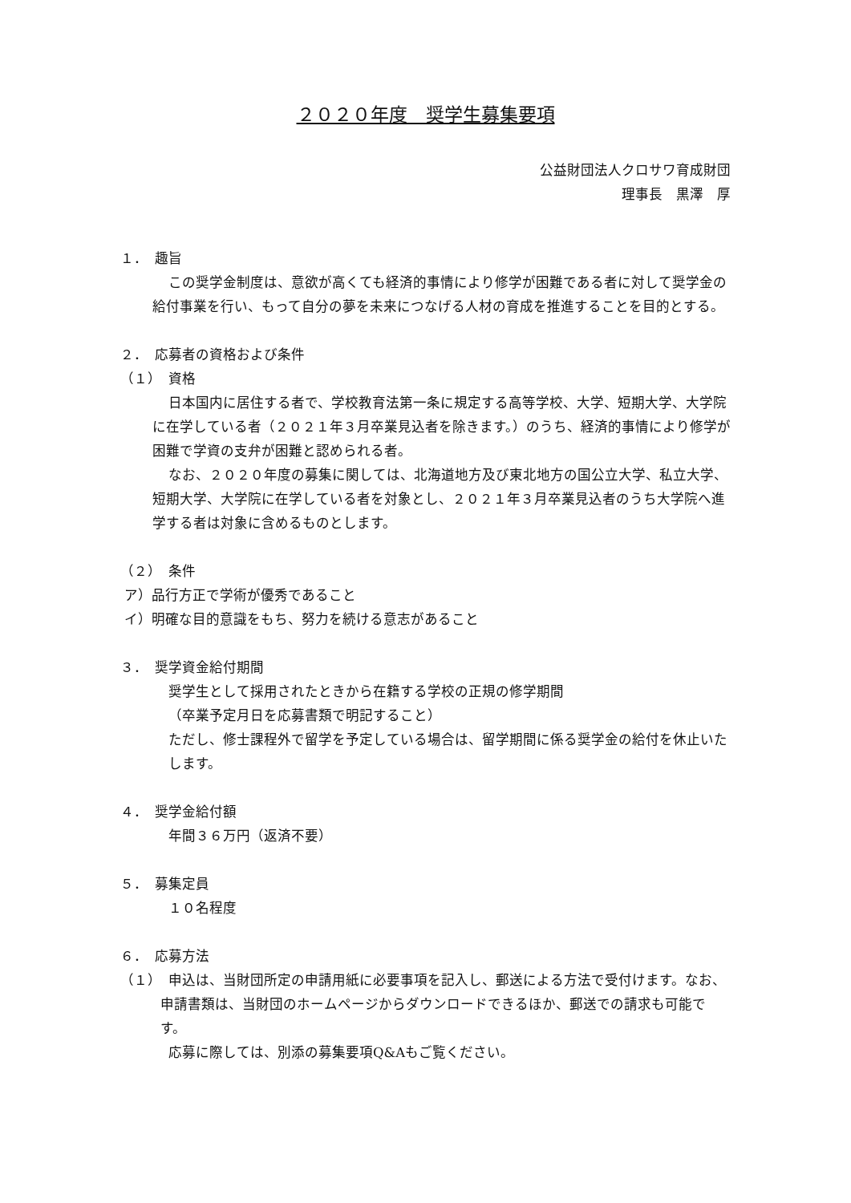２０２０年度　奨学生募集要項
公益財団法人クロサワ育成財団
理事長　黒澤　厚
１．　趣旨
この奨学金制度は、意欲が高くても経済的事情により修学が困難である者に対して奨学金の給付事業を行い、もって自分の夢を未来につなげる人材の育成を推進することを目的とする。
２．　応募者の資格および条件
（１）　資格
日本国内に居住する者で、学校教育法第一条に規定する高等学校、大学、短期大学、大学院に在学している者（２０２１年３月卒業見込者を除きます。）のうち、経済的事情により修学が困難で学資の支弁が困難と認められる者。
なお、２０２０年度の募集に関しては、北海道地方及び東北地方の国公立大学、私立大学、短期大学、大学院に在学している者を対象とし、２０２１年３月卒業見込者のうち大学院へ進学する者は対象に含めるものとします。
（２）　条件
ア）品行方正で学術が優秀であること
イ）明確な目的意識をもち、努力を続ける意志があること
３．　奨学資金給付期間
奨学生として採用されたときから在籍する学校の正規の修学期間
（卒業予定月日を応募書類で明記すること）
ただし、修士課程外で留学を予定している場合は、留学期間に係る奨学金の給付を休止いたします。
４．　奨学金給付額
年間３６万円（返済不要）
５．　募集定員
１０名程度
６．　応募方法
（１）　申込は、当財団所定の申請用紙に必要事項を記入し、郵送による方法で受付けます。なお、申請書類は、当財団のホームページからダウンロードできるほか、郵送での請求も可能です。
応募に際しては、別添の募集要項Q&Aもご覧ください。